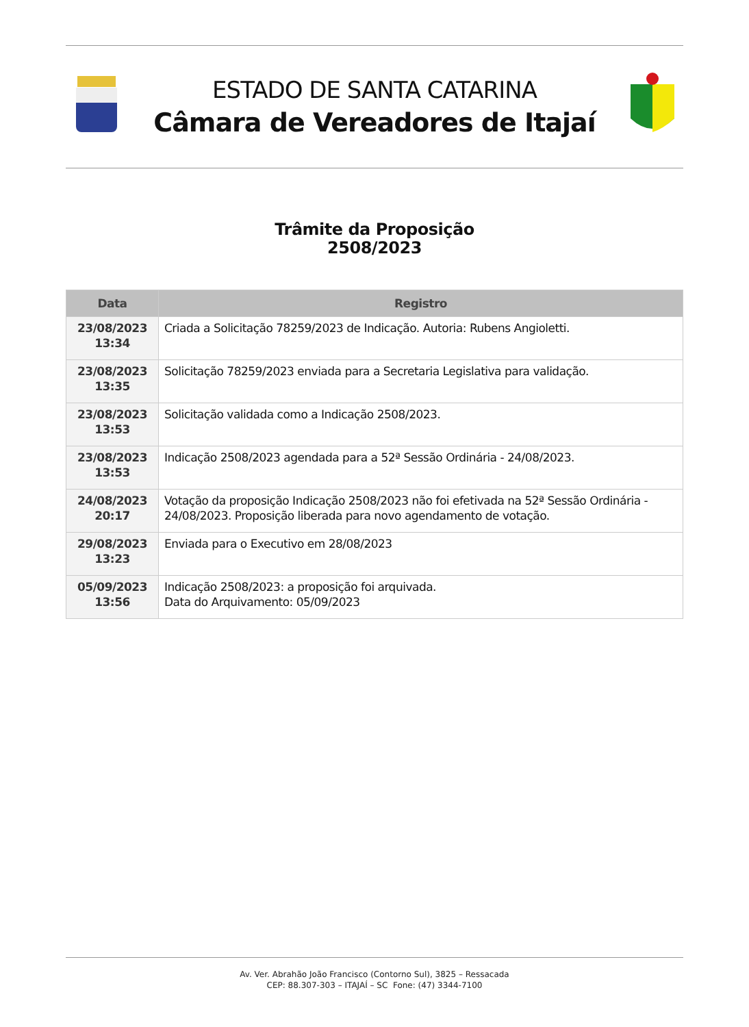ESTADO DE SANTA CATARINA
Câmara de Vereadores de Itajaí
Trâmite da Proposição
2508/2023
| Data | Registro |
| --- | --- |
| 23/08/2023 13:34 | Criada a Solicitação 78259/2023 de Indicação. Autoria: Rubens Angioletti. |
| 23/08/2023 13:35 | Solicitação 78259/2023 enviada para a Secretaria Legislativa para validação. |
| 23/08/2023 13:53 | Solicitação validada como a Indicação 2508/2023. |
| 23/08/2023 13:53 | Indicação 2508/2023 agendada para a 52ª Sessão Ordinária - 24/08/2023. |
| 24/08/2023 20:17 | Votação da proposição Indicação 2508/2023 não foi efetivada na 52ª Sessão Ordinária - 24/08/2023. Proposição liberada para novo agendamento de votação. |
| 29/08/2023 13:23 | Enviada para o Executivo em 28/08/2023 |
| 05/09/2023 13:56 | Indicação 2508/2023: a proposição foi arquivada. Data do Arquivamento: 05/09/2023 |
Av. Ver. Abrahão João Francisco (Contorno Sul), 3825 – Ressacada
CEP: 88.307-303 – ITAJAÍ – SC Fone: (47) 3344-7100